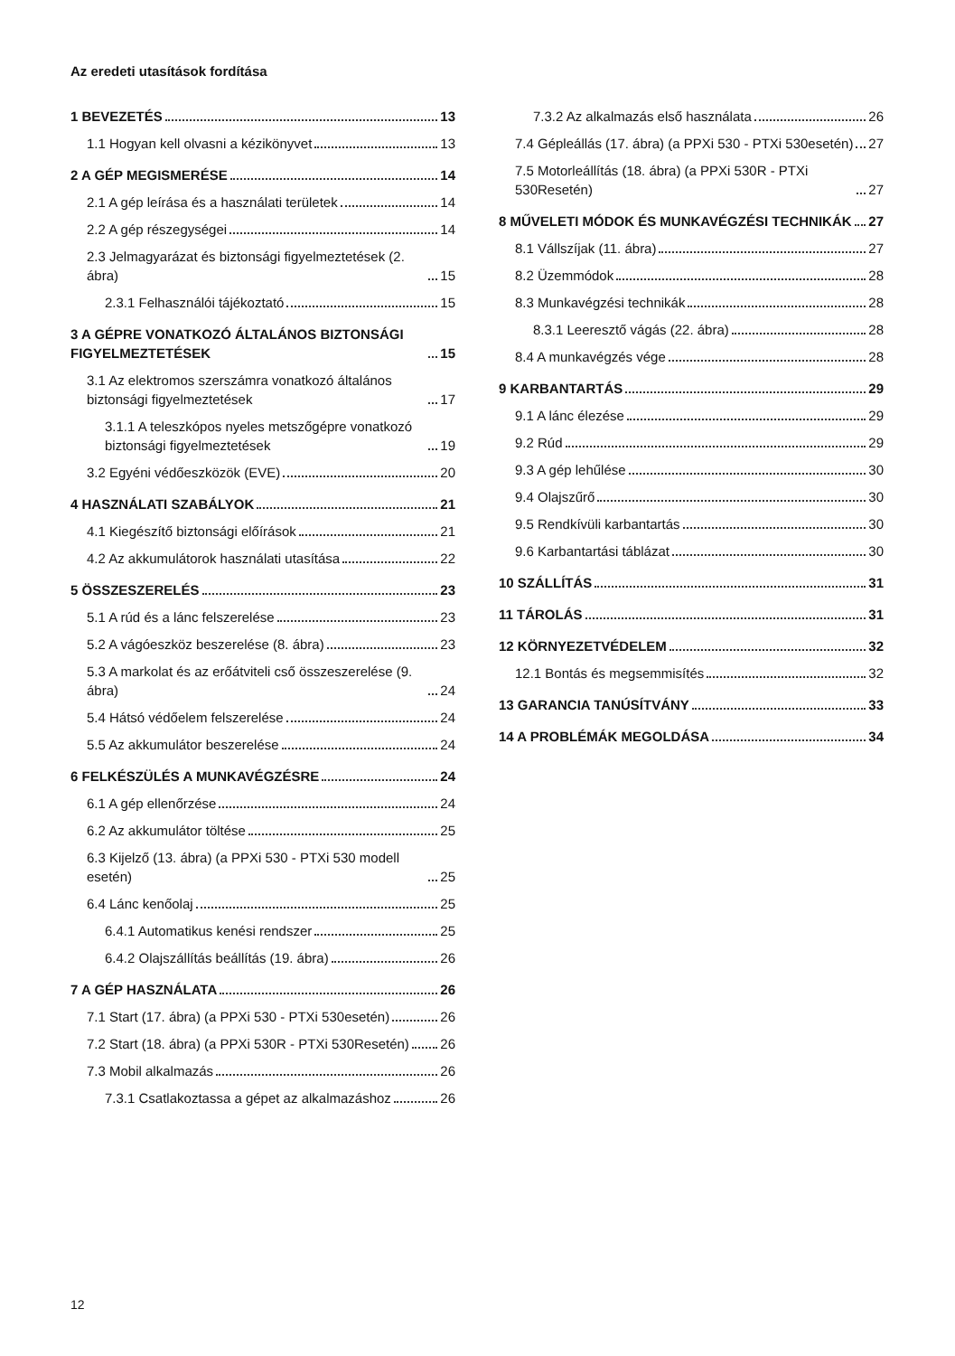Az eredeti utasítások fordítása
1 BEVEZETÉS 13
1.1 Hogyan kell olvasni a kézikönyvet 13
2 A GÉP MEGISMERÉSE 14
2.1 A gép leírása és a használati területek 14
2.2 A gép részegységei 14
2.3 Jelmagyarázat és biztonsági figyelmeztetések (2. ábra) 15
2.3.1 Felhasználói tájékoztató 15
3 A GÉPRE VONATKOZÓ ÁLTALÁNOS BIZTONSÁGI FIGYELMEZTETÉSEK 15
3.1 Az elektromos szerszámra vonatkozó általános biztonsági figyelmeztetések 17
3.1.1 A teleszkópos nyeles metszőgépre vonatkozó biztonsági figyelmeztetések 19
3.2 Egyéni védőeszközök (EVE) 20
4 HASZNÁLATI SZABÁLYOK 21
4.1 Kiegészítő biztonsági előírások 21
4.2 Az akkumulátorok használati utasítása 22
5 ÖSSZESZERELÉS 23
5.1 A rúd és a lánc felszerelése 23
5.2 A vágóeszköz beszerelése (8. ábra) 23
5.3 A markolat és az erőátviteli cső összeszerelése (9. ábra) 24
5.4 Hátsó védőelem felszerelése 24
5.5 Az akkumulátor beszerelése 24
6 FELKÉSZÜLÉS A MUNKAVÉGZÉSRE 24
6.1 A gép ellenőrzése 24
6.2 Az akkumulátor töltése 25
6.3 Kijelző (13. ábra) (a PPXi 530 - PTXi 530 modell esetén) 25
6.4 Lánc kenőolaj 25
6.4.1 Automatikus kenési rendszer 25
6.4.2 Olajszállítás beállítás (19. ábra) 26
7 A GÉP HASZNÁLATA 26
7.1 Start (17. ábra) (a PPXi 530 - PTXi 530esetén) 26
7.2 Start (18. ábra) (a PPXi 530R - PTXi 530Resetén) 26
7.3 Mobil alkalmazás 26
7.3.1 Csatlakoztassa a gépet az alkalmazáshoz 26
7.3.2 Az alkalmazás első használata 26
7.4 Gépleállás (17. ábra) (a PPXi 530 - PTXi 530esetén) 27
7.5 Motorleállítás (18. ábra) (a PPXi 530R - PTXi 530Resetén) 27
8 MŰVELETI MÓDOK ÉS MUNKAVÉGZÉSI TECHNIKÁK 27
8.1 Vállszíjak (11. ábra) 27
8.2 Üzemmódok 28
8.3 Munkavégzési technikák 28
8.3.1 Leeresztő vágás (22. ábra) 28
8.4 A munkavégzés vége 28
9 KARBANTARTÁS 29
9.1 A lánc élezése 29
9.2 Rúd 29
9.3 A gép lehűlése 30
9.4 Olajszűrő 30
9.5 Rendkívüli karbantartás 30
9.6 Karbantartási táblázat 30
10 SZÁLLÍTÁS 31
11 TÁROLÁS 31
12 KÖRNYEZETVÉDELEM 32
12.1 Bontás és megsemmisítés 32
13 GARANCIA TANÚSÍTVÁNY 33
14 A PROBLÉMÁK MEGOLDÁSA 34
12